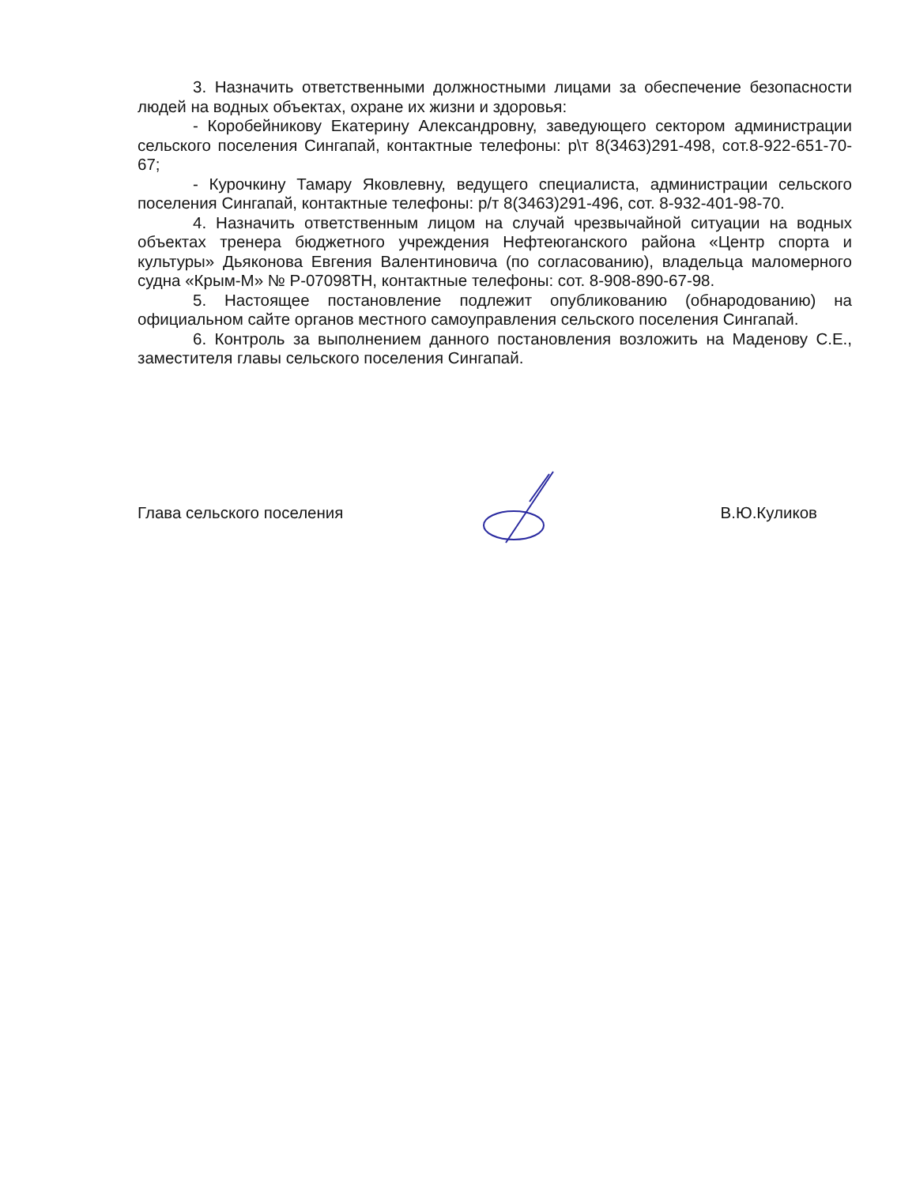3. Назначить ответственными должностными лицами за обеспечение безопасности людей на водных объектах, охране их жизни и здоровья:
- Коробейникову Екатерину Александровну, заведующего сектором администрации сельского поселения Сингапай, контактные телефоны: р\т 8(3463)291-498, сот.8-922-651-70-67;
- Курочкину Тамару Яковлевну, ведущего специалиста, администрации сельского поселения Сингапай, контактные телефоны: р/т 8(3463)291-496, сот. 8-932-401-98-70.
4. Назначить ответственным лицом на случай чрезвычайной ситуации на водных объектах тренера бюджетного учреждения Нефтеюганского района «Центр спорта и культуры» Дьяконова Евгения Валентиновича (по согласованию), владельца маломерного судна «Крым-М» № Р-07098ТН, контактные телефоны: сот. 8-908-890-67-98.
5. Настоящее постановление подлежит опубликованию (обнародованию) на официальном сайте органов местного самоуправления сельского поселения Сингапай.
6. Контроль за выполнением данного постановления возложить на Маденову С.Е., заместителя главы сельского поселения Сингапай.
Глава сельского поселения В.Ю.Куликов